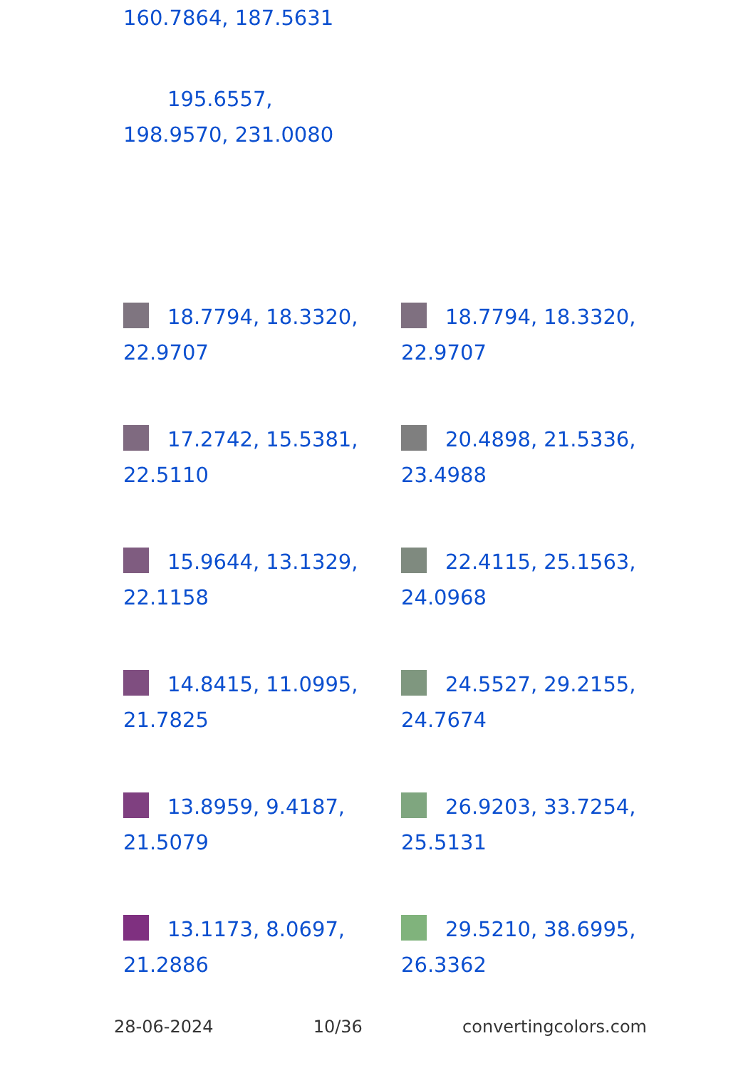160.7864, 187.5631
195.6557,
198.9570, 231.0080
18.7794, 18.3320,
22.9707
18.7794, 18.3320,
22.9707
17.2742, 15.5381,
22.5110
20.4898, 21.5336,
23.4988
15.9644, 13.1329,
22.1158
22.4115, 25.1563,
24.0968
14.8415, 11.0995,
21.7825
24.5527, 29.2155,
24.7674
13.8959, 9.4187,
21.5079
26.9203, 33.7254,
25.5131
13.1173, 8.0697,
21.2886
29.5210, 38.6995,
26.3362
28-06-2024 10/36 convertingcolors.com